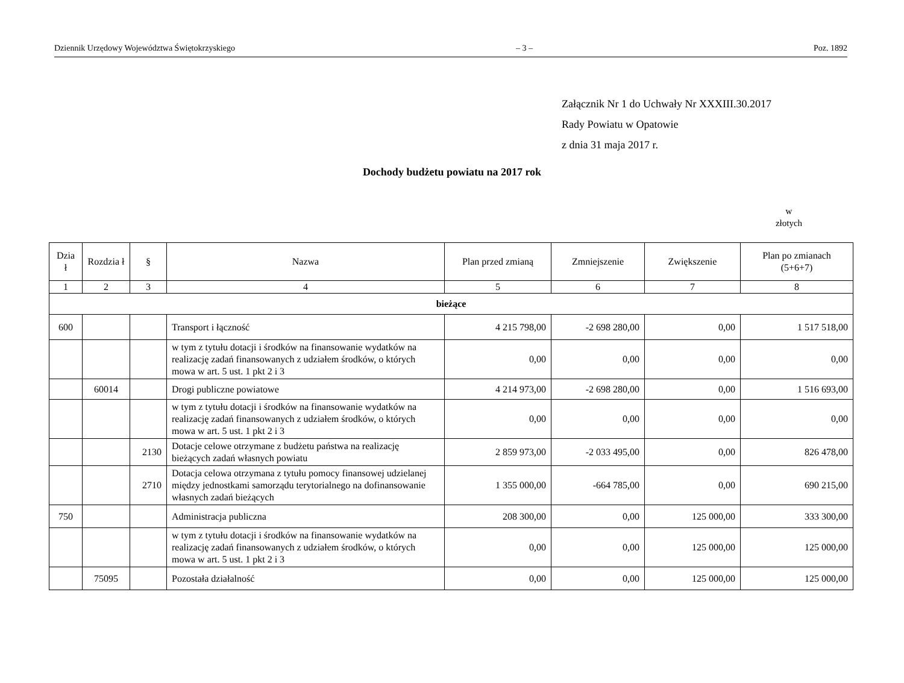Dziennik Urzędowy Województwa Świętokrzyskiego – 3 – Poz. 1892
Załącznik Nr 1 do Uchwały Nr XXXIII.30.2017
Rady Powiatu w Opatowie
z dnia 31 maja 2017 r.
Dochody budżetu powiatu na 2017 rok
w złotych
| Dzia ł | Rozdzia ł | § | Nazwa | Plan przed zmianą | Zmniejszenie | Zwiększenie | Plan po zmianach (5+6+7) |
| --- | --- | --- | --- | --- | --- | --- | --- |
| 1 | 2 | 3 | 4 | 5 | 6 | 7 | 8 |
| bieżące | | | | | | | |
| 600 | | | Transport i łączność | 4 215 798,00 | -2 698 280,00 | 0,00 | 1 517 518,00 |
| | | | w tym z tytułu dotacji i środków na finansowanie wydatków na realizację zadań finansowanych z udziałem środków, o których mowa w art. 5 ust. 1 pkt 2 i 3 | 0,00 | 0,00 | 0,00 | 0,00 |
| | 60014 | | Drogi publiczne powiatowe | 4 214 973,00 | -2 698 280,00 | 0,00 | 1 516 693,00 |
| | | | w tym z tytułu dotacji i środków na finansowanie wydatków na realizację zadań finansowanych z udziałem środków, o których mowa w art. 5 ust. 1 pkt 2 i 3 | 0,00 | 0,00 | 0,00 | 0,00 |
| | | 2130 | Dotacje celowe otrzymane z budżetu państwa na realizację bieżących zadań własnych powiatu | 2 859 973,00 | -2 033 495,00 | 0,00 | 826 478,00 |
| | | 2710 | Dotacja celowa otrzymana z tytułu pomocy finansowej udzielanej między jednostkami samorządu terytorialnego na dofinansowanie własnych zadań bieżących | 1 355 000,00 | -664 785,00 | 0,00 | 690 215,00 |
| 750 | | | Administracja publiczna | 208 300,00 | 0,00 | 125 000,00 | 333 300,00 |
| | | | w tym z tytułu dotacji i środków na finansowanie wydatków na realizację zadań finansowanych z udziałem środków, o których mowa w art. 5 ust. 1 pkt 2 i 3 | 0,00 | 0,00 | 125 000,00 | 125 000,00 |
| | 75095 | | Pozostała działalność | 0,00 | 0,00 | 125 000,00 | 125 000,00 |